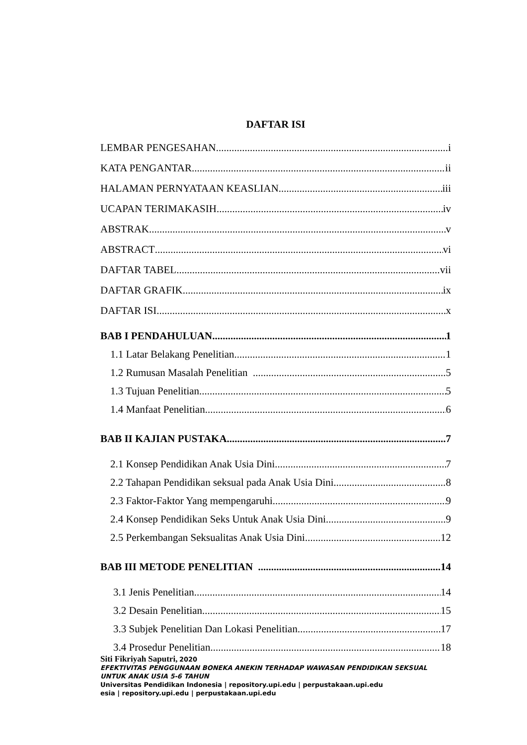DAFTAR ISI
LEMBAR PENGESAHAN i
KATA PENGANTAR ii
HALAMAN PERNYATAAN KEASLIAN iii
UCAPAN TERIMAKASIH iv
ABSTRAK v
ABSTRACT vi
DAFTAR TABEL vii
DAFTAR GRAFIK ix
DAFTAR ISI x
BAB I PENDAHULUAN 1
1.1 Latar Belakang Penelitian 1
1.2 Rumusan Masalah Penelitian 5
1.3 Tujuan Penelitian 5
1.4 Manfaat Penelitian 6
BAB II KAJIAN PUSTAKA 7
2.1 Konsep Pendidikan Anak Usia Dini 7
2.2 Tahapan Pendidikan seksual pada Anak Usia Dini 8
2.3 Faktor-Faktor Yang mempengaruhi 9
2.4 Konsep Pendidikan Seks Untuk Anak Usia Dini 9
2.5 Perkembangan Seksualitas Anak Usia Dini 12
BAB III METODE PENELITIAN 14
3.1 Jenis Penelitian 14
3.2 Desain Penelitian 15
3.3 Subjek Penelitian Dan Lokasi Penelitian 17
3.4 Prosedur Penelitian 18
Siti Fikriyah Saputri, 2020
EFEKTIVITAS PENGGUNAAN BONEKA ANEKIN TERHADAP WAWASAN PENDIDIKAN SEKSUAL
UNTUK ANAK USIA 5-6 TAHUN
Universitas Pendidikan Indonesia | repository.upi.edu | perpustakaan.upi.edu
esia | repository.upi.edu | perpustakaan.upi.edu